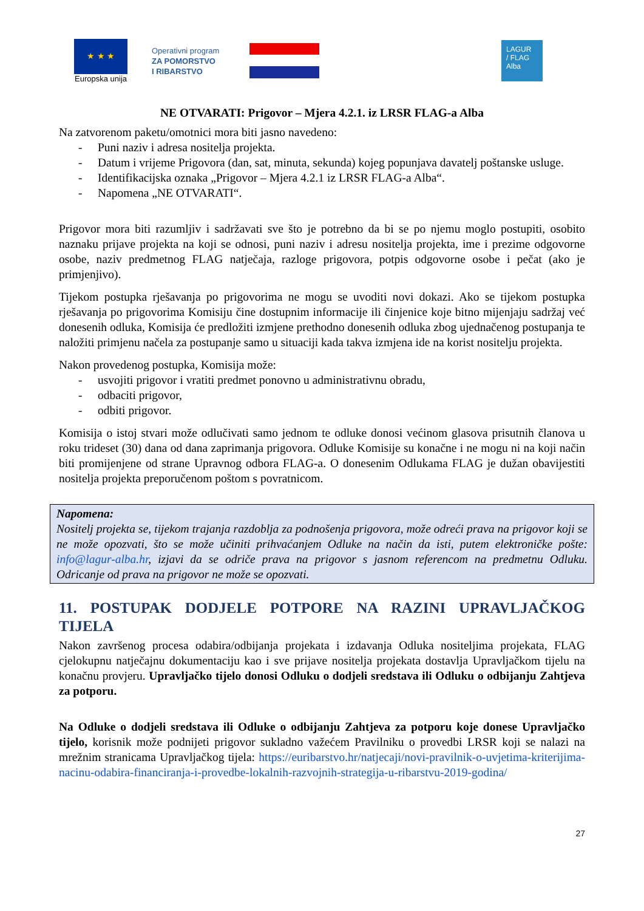★ ★ ★
Europska unija
Operativni program
ZA POMORSTVO
I RIBARSTVO
LAGUR
/ FLAG
Alba
NE OTVARATI: Prigovor – Mjera 4.2.1. iz LRSR FLAG-a Alba
Na zatvorenom paketu/omotnici mora biti jasno navedeno:
- Puni naziv i adresa nositelja projekta.
- Datum i vrijeme Prigovora (dan, sat, minuta, sekunda) kojeg popunjava davatelj poštanske usluge.
- Identifikacijska oznaka „Prigovor – Mjera 4.2.1 iz LRSR FLAG-a Alba“.
- Napomena „NE OTVARATI“.
Prigovor mora biti razumljiv i sadržavati sve što je potrebno da bi se po njemu moglo postupiti, osobito naznaku prijave projekta na koji se odnosi, puni naziv i adresu nositelja projekta, ime i prezime odgovorne osobe, naziv predmetnog FLAG natječaja, razloge prigovora, potpis odgovorne osobe i pečat (ako je primjenjivo).
Tijekom postupka rješavanja po prigovorima ne mogu se uvoditi novi dokazi. Ako se tijekom postupka rješavanja po prigovorima Komisiju čine dostupnim informacije ili činjenice koje bitno mijenjaju sadržaj već donesenih odluka, Komisija će predložiti izmjene prethodno donesenih odluka zbog ujednačenog postupanja te naložiti primjenu načela za postupanje samo u situaciji kada takva izmjena ide na korist nositelju projekta.
Nakon provedenog postupka, Komisija može:
- usvojiti prigovor i vratiti predmet ponovno u administrativnu obradu,
- odbaciti prigovor,
- odbiti prigovor.
Komisija o istoj stvari može odlučivati samo jednom te odluke donosi većinom glasova prisutnih članova u roku trideset (30) dana od dana zaprimanja prigovora. Odluke Komisije su konačne i ne mogu ni na koji način biti promijenjene od strane Upravnog odbora FLAG-a. O donesenim Odlukama FLAG je dužan obavijestiti nositelja projekta preporučenom poštom s povratnicom.
Napomena:
Nositelj projekta se, tijekom trajanja razdoblja za podnošenja prigovora, može odreći prava na prigovor koji se ne može opozvati, što se može učiniti prihvaćanjem Odluke na način da isti, putem elektroničke pošte: info@lagur-alba.hr, izjavi da se odriče prava na prigovor s jasnom referencom na predmetnu Odluku. Odricanje od prava na prigovor ne može se opozvati.
11. POSTUPAK DODJELE POTPORE NA RAZINI UPRAVLJAČKOG TIJELA
Nakon završenog procesa odabira/odbijanja projekata i izdavanja Odluka nositeljima projekata, FLAG cjelokupnu natječajnu dokumentaciju kao i sve prijave nositelja projekata dostavlja Upravljačkom tijelu na konačnu provjeru. Upravljačko tijelo donosi Odluku o dodjeli sredstava ili Odluku o odbijanju Zahtjeva za potporu.
Na Odluke o dodjeli sredstava ili Odluke o odbijanju Zahtjeva za potporu koje donese Upravljačko tijelo, korisnik može podnijeti prigovor sukladno važećem Pravilniku o provedbi LRSR koji se nalazi na mrežnim stranicama Upravljačkog tijela: https://euribarstvo.hr/natjecaji/novi-pravilnik-o-uvjetima-kriterijima-nacinu-odabira-financiranja-i-provedbe-lokalnih-razvojnih-strategija-u-ribarstvu-2019-godina/
27